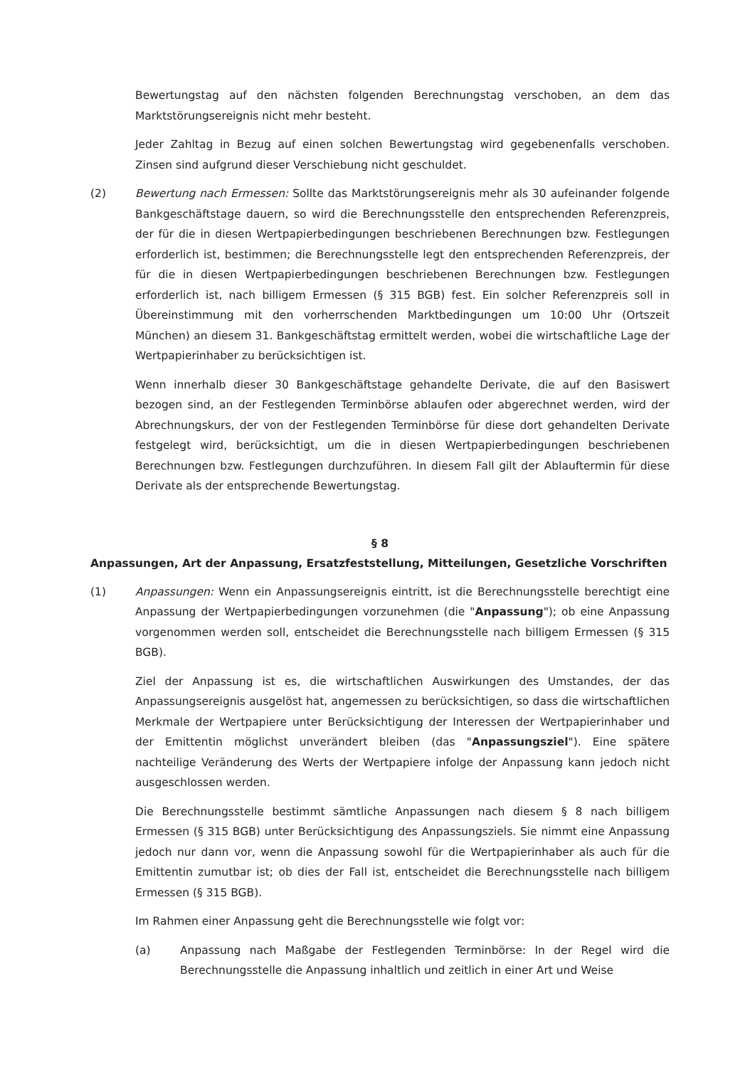Bewertungstag auf den nächsten folgenden Berechnungstag verschoben, an dem das Marktstörungsereignis nicht mehr besteht.
Jeder Zahltag in Bezug auf einen solchen Bewertungstag wird gegebenenfalls verschoben. Zinsen sind aufgrund dieser Verschiebung nicht geschuldet.
(2) Bewertung nach Ermessen: Sollte das Marktstörungsereignis mehr als 30 aufeinander folgende Bankgeschäftstage dauern, so wird die Berechnungsstelle den entsprechenden Referenzpreis, der für die in diesen Wertpapierbedingungen beschriebenen Berechnungen bzw. Festlegungen erforderlich ist, bestimmen; die Berechnungsstelle legt den entsprechenden Referenzpreis, der für die in diesen Wertpapierbedingungen beschriebenen Berechnungen bzw. Festlegungen erforderlich ist, nach billigem Ermessen (§ 315 BGB) fest. Ein solcher Referenzpreis soll in Übereinstimmung mit den vorherrschenden Marktbedingungen um 10:00 Uhr (Ortszeit München) an diesem 31. Bankgeschäftstag ermittelt werden, wobei die wirtschaftliche Lage der Wertpapierinhaber zu berücksichtigen ist.
Wenn innerhalb dieser 30 Bankgeschäftstage gehandelte Derivate, die auf den Basiswert bezogen sind, an der Festlegenden Terminbörse ablaufen oder abgerechnet werden, wird der Abrechnungskurs, der von der Festlegenden Terminbörse für diese dort gehandelten Derivate festgelegt wird, berücksichtigt, um die in diesen Wertpapierbedingungen beschriebenen Berechnungen bzw. Festlegungen durchzuführen. In diesem Fall gilt der Ablauftermin für diese Derivate als der entsprechende Bewertungstag.
§ 8
Anpassungen, Art der Anpassung, Ersatzfeststellung, Mitteilungen, Gesetzliche Vorschriften
(1) Anpassungen: Wenn ein Anpassungsereignis eintritt, ist die Berechnungsstelle berechtigt eine Anpassung der Wertpapierbedingungen vorzunehmen (die "Anpassung"); ob eine Anpassung vorgenommen werden soll, entscheidet die Berechnungsstelle nach billigem Ermessen (§ 315 BGB).
Ziel der Anpassung ist es, die wirtschaftlichen Auswirkungen des Umstandes, der das Anpassungsereignis ausgelöst hat, angemessen zu berücksichtigen, so dass die wirtschaftlichen Merkmale der Wertpapiere unter Berücksichtigung der Interessen der Wertpapierinhaber und der Emittentin möglichst unverändert bleiben (das "Anpassungsziel"). Eine spätere nachteilige Veränderung des Werts der Wertpapiere infolge der Anpassung kann jedoch nicht ausgeschlossen werden.
Die Berechnungsstelle bestimmt sämtliche Anpassungen nach diesem § 8 nach billigem Ermessen (§ 315 BGB) unter Berücksichtigung des Anpassungsziels. Sie nimmt eine Anpassung jedoch nur dann vor, wenn die Anpassung sowohl für die Wertpapierinhaber als auch für die Emittentin zumutbar ist; ob dies der Fall ist, entscheidet die Berechnungsstelle nach billigem Ermessen (§ 315 BGB).
Im Rahmen einer Anpassung geht die Berechnungsstelle wie folgt vor:
(a) Anpassung nach Maßgabe der Festlegenden Terminbörse: In der Regel wird die Berechnungsstelle die Anpassung inhaltlich und zeitlich in einer Art und Weise